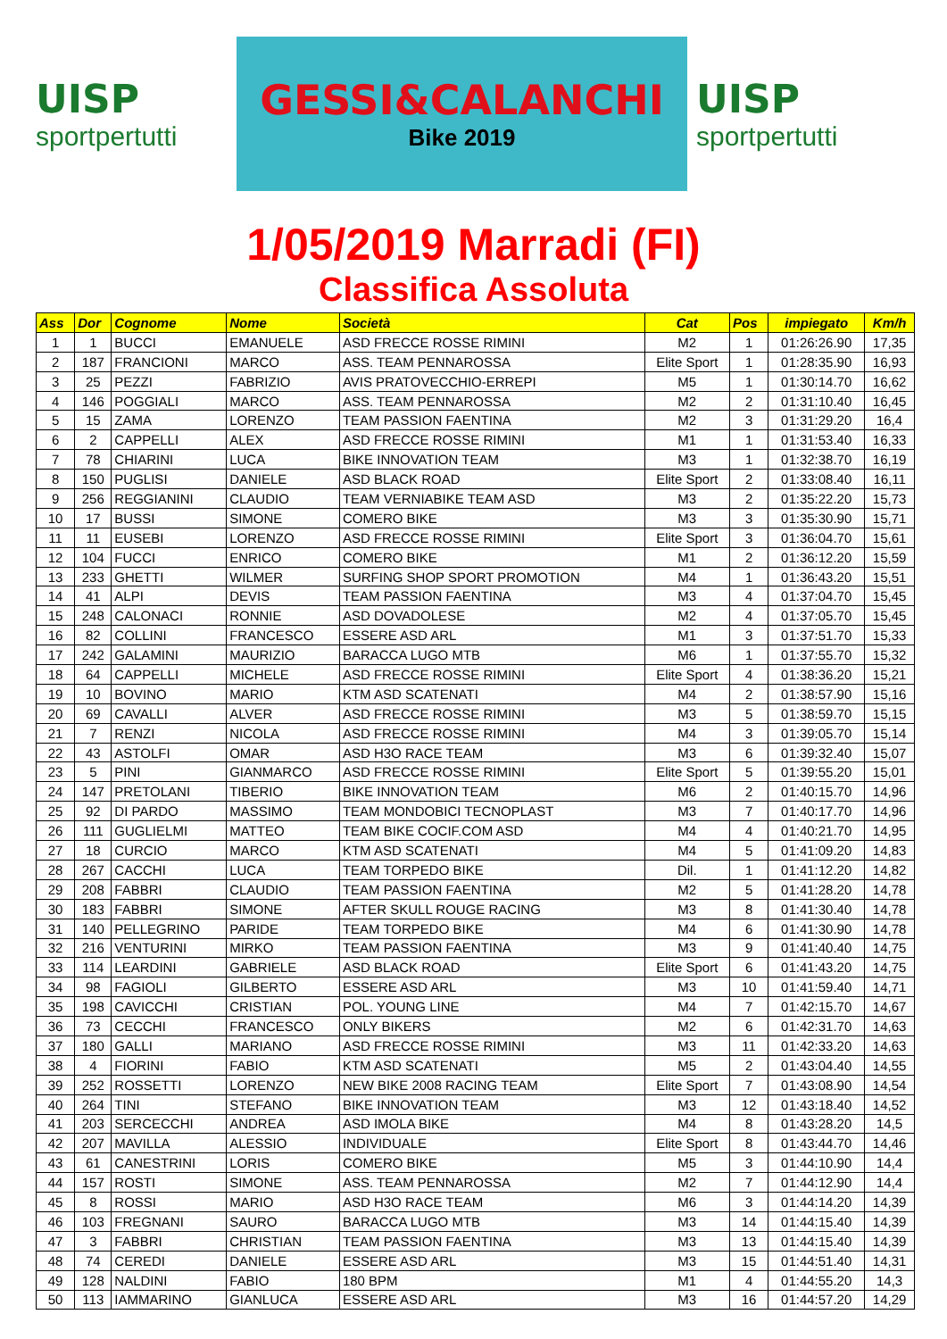UISP
sportpertutti
GESSI&CALANCHI
Bike 2019
UISP
sportpertutti
1/05/2019 Marradi (FI)
Classifica Assoluta
| Ass | Dor | Cognome | Nome | Società | Cat | Pos | impiegato | Km/h |
| --- | --- | --- | --- | --- | --- | --- | --- | --- |
| 1 | 1 | BUCCI | EMANUELE | ASD FRECCE ROSSE RIMINI | M2 | 1 | 01:26:26.90 | 17,35 |
| 2 | 187 | FRANCIONI | MARCO | ASS. TEAM PENNAROSSA | Elite Sport | 1 | 01:28:35.90 | 16,93 |
| 3 | 25 | PEZZI | FABRIZIO | AVIS PRATOVECCHIO-ERREPI | M5 | 1 | 01:30:14.70 | 16,62 |
| 4 | 146 | POGGIALI | MARCO | ASS. TEAM PENNAROSSA | M2 | 2 | 01:31:10.40 | 16,45 |
| 5 | 15 | ZAMA | LORENZO | TEAM PASSION FAENTINA | M2 | 3 | 01:31:29.20 | 16,4 |
| 6 | 2 | CAPPELLI | ALEX | ASD FRECCE ROSSE RIMINI | M1 | 1 | 01:31:53.40 | 16,33 |
| 7 | 78 | CHIARINI | LUCA | BIKE INNOVATION TEAM | M3 | 1 | 01:32:38.70 | 16,19 |
| 8 | 150 | PUGLISI | DANIELE | ASD BLACK ROAD | Elite Sport | 2 | 01:33:08.40 | 16,11 |
| 9 | 256 | REGGIANINI | CLAUDIO | TEAM VERNIABIKE TEAM ASD | M3 | 2 | 01:35:22.20 | 15,73 |
| 10 | 17 | BUSSI | SIMONE | COMERO BIKE | M3 | 3 | 01:35:30.90 | 15,71 |
| 11 | 11 | EUSEBI | LORENZO | ASD FRECCE ROSSE RIMINI | Elite Sport | 3 | 01:36:04.70 | 15,61 |
| 12 | 104 | FUCCI | ENRICO | COMERO BIKE | M1 | 2 | 01:36:12.20 | 15,59 |
| 13 | 233 | GHETTI | WILMER | SURFING SHOP SPORT PROMOTION | M4 | 1 | 01:36:43.20 | 15,51 |
| 14 | 41 | ALPI | DEVIS | TEAM PASSION FAENTINA | M3 | 4 | 01:37:04.70 | 15,45 |
| 15 | 248 | CALONACI | RONNIE | ASD DOVADOLESE | M2 | 4 | 01:37:05.70 | 15,45 |
| 16 | 82 | COLLINI | FRANCESCO | ESSERE ASD ARL | M1 | 3 | 01:37:51.70 | 15,33 |
| 17 | 242 | GALAMINI | MAURIZIO | BARACCA LUGO MTB | M6 | 1 | 01:37:55.70 | 15,32 |
| 18 | 64 | CAPPELLI | MICHELE | ASD FRECCE ROSSE RIMINI | Elite Sport | 4 | 01:38:36.20 | 15,21 |
| 19 | 10 | BOVINO | MARIO | KTM ASD SCATENATI | M4 | 2 | 01:38:57.90 | 15,16 |
| 20 | 69 | CAVALLI | ALVER | ASD FRECCE ROSSE RIMINI | M3 | 5 | 01:38:59.70 | 15,15 |
| 21 | 7 | RENZI | NICOLA | ASD FRECCE ROSSE RIMINI | M4 | 3 | 01:39:05.70 | 15,14 |
| 22 | 43 | ASTOLFI | OMAR | ASD H3O RACE TEAM | M3 | 6 | 01:39:32.40 | 15,07 |
| 23 | 5 | PINI | GIANMARCO | ASD FRECCE ROSSE RIMINI | Elite Sport | 5 | 01:39:55.20 | 15,01 |
| 24 | 147 | PRETOLANI | TIBERIO | BIKE INNOVATION TEAM | M6 | 2 | 01:40:15.70 | 14,96 |
| 25 | 92 | DI PARDO | MASSIMO | TEAM MONDOBICI TECNOPLAST | M3 | 7 | 01:40:17.70 | 14,96 |
| 26 | 111 | GUGLIELMI | MATTEO | TEAM BIKE COCIF.COM ASD | M4 | 4 | 01:40:21.70 | 14,95 |
| 27 | 18 | CURCIO | MARCO | KTM ASD SCATENATI | M4 | 5 | 01:41:09.20 | 14,83 |
| 28 | 267 | CACCHI | LUCA | TEAM TORPEDO BIKE | Dil. | 1 | 01:41:12.20 | 14,82 |
| 29 | 208 | FABBRI | CLAUDIO | TEAM PASSION FAENTINA | M2 | 5 | 01:41:28.20 | 14,78 |
| 30 | 183 | FABBRI | SIMONE | AFTER SKULL ROUGE RACING | M3 | 8 | 01:41:30.40 | 14,78 |
| 31 | 140 | PELLEGRINO | PARIDE | TEAM TORPEDO BIKE | M4 | 6 | 01:41:30.90 | 14,78 |
| 32 | 216 | VENTURINI | MIRKO | TEAM PASSION FAENTINA | M3 | 9 | 01:41:40.40 | 14,75 |
| 33 | 114 | LEARDINI | GABRIELE | ASD BLACK ROAD | Elite Sport | 6 | 01:41:43.20 | 14,75 |
| 34 | 98 | FAGIOLI | GILBERTO | ESSERE ASD ARL | M3 | 10 | 01:41:59.40 | 14,71 |
| 35 | 198 | CAVICCHI | CRISTIAN | POL. YOUNG LINE | M4 | 7 | 01:42:15.70 | 14,67 |
| 36 | 73 | CECCHI | FRANCESCO | ONLY BIKERS | M2 | 6 | 01:42:31.70 | 14,63 |
| 37 | 180 | GALLI | MARIANO | ASD FRECCE ROSSE RIMINI | M3 | 11 | 01:42:33.20 | 14,63 |
| 38 | 4 | FIORINI | FABIO | KTM ASD SCATENATI | M5 | 2 | 01:43:04.40 | 14,55 |
| 39 | 252 | ROSSETTI | LORENZO | NEW BIKE 2008 RACING TEAM | Elite Sport | 7 | 01:43:08.90 | 14,54 |
| 40 | 264 | TINI | STEFANO | BIKE INNOVATION TEAM | M3 | 12 | 01:43:18.40 | 14,52 |
| 41 | 203 | SERCECCHI | ANDREA | ASD IMOLA BIKE | M4 | 8 | 01:43:28.20 | 14,5 |
| 42 | 207 | MAVILLA | ALESSIO | INDIVIDUALE | Elite Sport | 8 | 01:43:44.70 | 14,46 |
| 43 | 61 | CANESTRINI | LORIS | COMERO BIKE | M5 | 3 | 01:44:10.90 | 14,4 |
| 44 | 157 | ROSTI | SIMONE | ASS. TEAM PENNAROSSA | M2 | 7 | 01:44:12.90 | 14,4 |
| 45 | 8 | ROSSI | MARIO | ASD H3O RACE TEAM | M6 | 3 | 01:44:14.20 | 14,39 |
| 46 | 103 | FREGNANI | SAURO | BARACCA LUGO MTB | M3 | 14 | 01:44:15.40 | 14,39 |
| 47 | 3 | FABBRI | CHRISTIAN | TEAM PASSION FAENTINA | M3 | 13 | 01:44:15.40 | 14,39 |
| 48 | 74 | CEREDI | DANIELE | ESSERE ASD ARL | M3 | 15 | 01:44:51.40 | 14,31 |
| 49 | 128 | NALDINI | FABIO | 180 BPM | M1 | 4 | 01:44:55.20 | 14,3 |
| 50 | 113 | IAMMARINO | GIANLUCA | ESSERE ASD ARL | M3 | 16 | 01:44:57.20 | 14,29 |